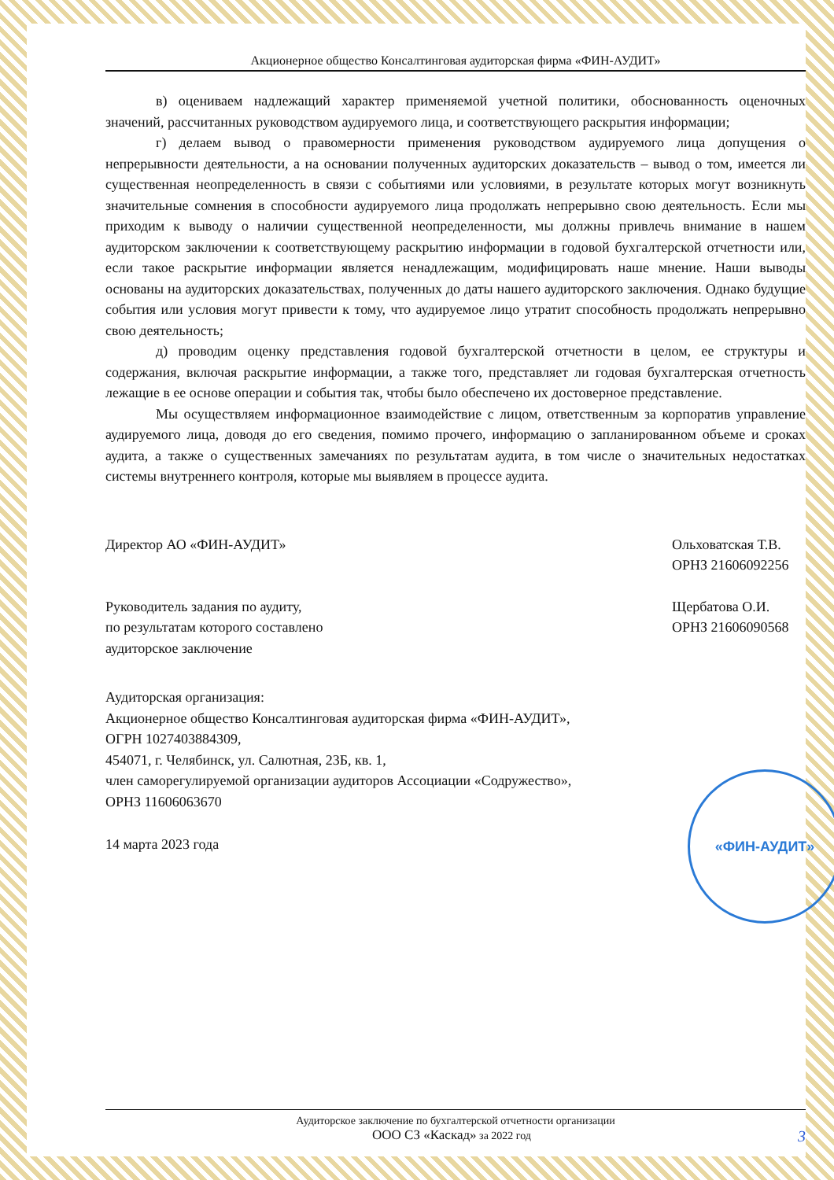Акционерное общество Консалтинговая аудиторская фирма «ФИН-АУДИТ»
в) оцениваем надлежащий характер применяемой учетной политики, обоснованность оценочных значений, рассчитанных руководством аудируемого лица, и соответствующего раскрытия информации;
г) делаем вывод о правомерности применения руководством аудируемого лица допущения о непрерывности деятельности, а на основании полученных аудиторских доказательств – вывод о том, имеется ли существенная неопределенность в связи с событиями или условиями, в результате которых могут возникнуть значительные сомнения в способности аудируемого лица продолжать непрерывно свою деятельность. Если мы приходим к выводу о наличии существенной неопределенности, мы должны привлечь внимание в нашем аудиторском заключении к соответствующему раскрытию информации в годовой бухгалтерской отчетности или, если такое раскрытие информации является ненадлежащим, модифицировать наше мнение. Наши выводы основаны на аудиторских доказательствах, полученных до даты нашего аудиторского заключения. Однако будущие события или условия могут привести к тому, что аудируемое лицо утратит способность продолжать непрерывно свою деятельность;
д) проводим оценку представления годовой бухгалтерской отчетности в целом, ее структуры и содержания, включая раскрытие информации, а также того, представляет ли годовая бухгалтерская отчетность лежащие в ее основе операции и события так, чтобы было обеспечено их достоверное представление.
Мы осуществляем информационное взаимодействие с лицом, ответственным за корпоратив управление аудируемого лица, доводя до его сведения, помимо прочего, информацию о запланированном объеме и сроках аудита, а также о существенных замечаниях по результатам аудита, в том числе о значительных недостатках системы внутреннего контроля, которые мы выявляем в процессе аудита.
Директор АО «ФИН-АУДИТ» Ольховатская Т.В.
ОРНЗ 21606092256
Руководитель задания по аудиту,
по результатам которого составлено
аудиторское заключение
Щербатова О.И.
ОРНЗ 21606090568
Аудиторская организация:
Акционерное общество Консалтинговая аудиторская фирма «ФИН-АУДИТ»,
ОГРН 1027403884309,
454071, г. Челябинск, ул. Салютная, 23Б, кв. 1,
член саморегулируемой организации аудиторов Ассоциации «Содружество»,
ОРНЗ 11606063670
14 марта 2023 года
«ФИН-АУДИТ»
Аудиторское заключение по бухгалтерской отчетности организации
ООО СЗ «Каскад» за 2022 год 3